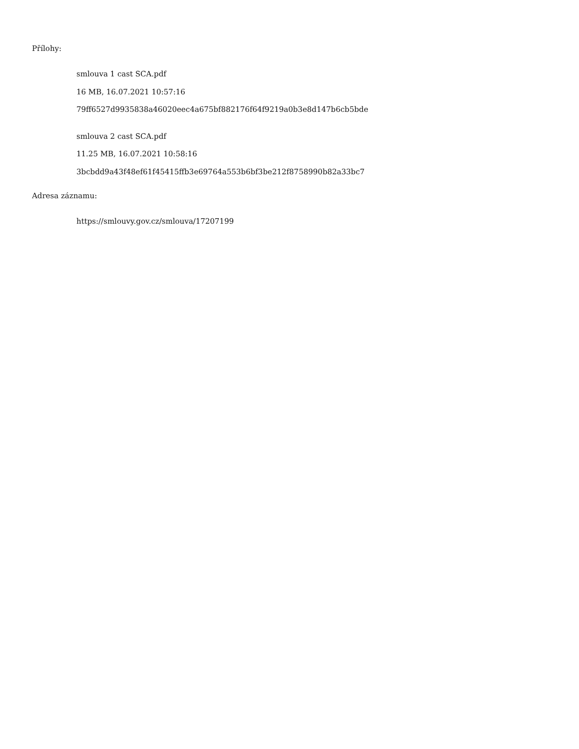Přílohy:
smlouva 1 cast SCA.pdf
16 MB, 16.07.2021 10:57:16
79ff6527d9935838a46020eec4a675bf882176f64f9219a0b3e8d147b6cb5bde
smlouva 2 cast SCA.pdf
11.25 MB, 16.07.2021 10:58:16
3bcbdd9a43f48ef61f45415ffb3e69764a553b6bf3be212f8758990b82a33bc7
Adresa záznamu:
https://smlouvy.gov.cz/smlouva/17207199